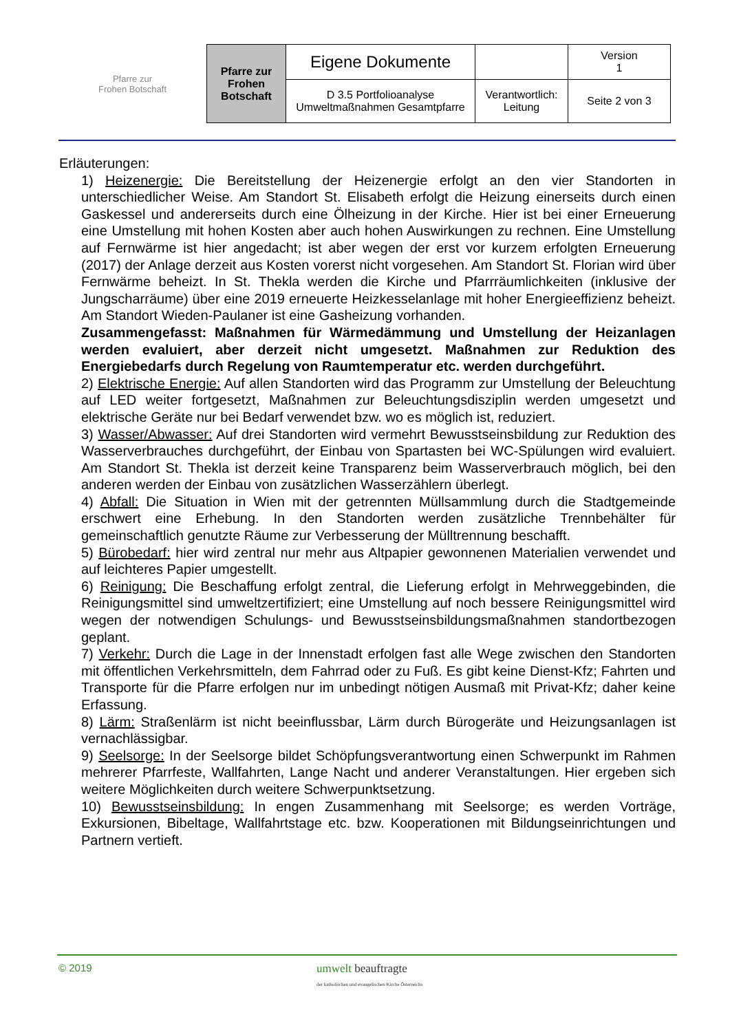Pfarre zur
Frohen Botschaft
| Pfarre zur Frohen Botschaft | Eigene Dokumente | | Version 1 |
| | D 3.5 Portfolioanalyse Umweltmaßnahmen Gesamtpfarre | Verantwortlich: Leitung | Seite 2 von 3 |
Erläuterungen:
1) Heizenergie: Die Bereitstellung der Heizenergie erfolgt an den vier Standorten in unterschiedlicher Weise. Am Standort St. Elisabeth erfolgt die Heizung einerseits durch einen Gaskessel und andererseits durch eine Ölheizung in der Kirche. Hier ist bei einer Erneuerung eine Umstellung mit hohen Kosten aber auch hohen Auswirkungen zu rechnen. Eine Umstellung auf Fernwärme ist hier angedacht; ist aber wegen der erst vor kurzem erfolgten Erneuerung (2017) der Anlage derzeit aus Kosten vorerst nicht vorgesehen. Am Standort St. Florian wird über Fernwärme beheizt. In St. Thekla werden die Kirche und Pfarrräumlichkeiten (inklusive der Jungscharräume) über eine 2019 erneuerte Heizkesselanlage mit hoher Energieeffizienz beheizt. Am Standort Wieden-Paulaner ist eine Gasheizung vorhanden.
Zusammengefasst: Maßnahmen für Wärmedämmung und Umstellung der Heizanlagen werden evaluiert, aber derzeit nicht umgesetzt. Maßnahmen zur Reduktion des Energiebedarfs durch Regelung von Raumtemperatur etc. werden durchgeführt.
2) Elektrische Energie: Auf allen Standorten wird das Programm zur Umstellung der Beleuchtung auf LED weiter fortgesetzt, Maßnahmen zur Beleuchtungsdisziplin werden umgesetzt und elektrische Geräte nur bei Bedarf verwendet bzw. wo es möglich ist, reduziert.
3) Wasser/Abwasser: Auf drei Standorten wird vermehrt Bewusstseinsbildung zur Reduktion des Wasserverbrauches durchgeführt, der Einbau von Spartasten bei WC-Spülungen wird evaluiert. Am Standort St. Thekla ist derzeit keine Transparenz beim Wasserverbrauch möglich, bei den anderen werden der Einbau von zusätzlichen Wasserzählern überlegt.
4) Abfall: Die Situation in Wien mit der getrennten Müllsammlung durch die Stadtgemeinde erschwert eine Erhebung. In den Standorten werden zusätzliche Trennbehälter für gemeinschaftlich genutzte Räume zur Verbesserung der Mülltrennung beschafft.
5) Bürobedarf: hier wird zentral nur mehr aus Altpapier gewonnenen Materialien verwendet und auf leichteres Papier umgestellt.
6) Reinigung: Die Beschaffung erfolgt zentral, die Lieferung erfolgt in Mehrweggebinden, die Reinigungsmittel sind umweltzertifiziert; eine Umstellung auf noch bessere Reinigungsmittel wird wegen der notwendigen Schulungs- und Bewusstseinsbildungsmaßnahmen standortbezogen geplant.
7) Verkehr: Durch die Lage in der Innenstadt erfolgen fast alle Wege zwischen den Standorten mit öffentlichen Verkehrsmitteln, dem Fahrrad oder zu Fuß. Es gibt keine Dienst-Kfz; Fahrten und Transporte für die Pfarre erfolgen nur im unbedingt nötigen Ausmaß mit Privat-Kfz; daher keine Erfassung.
8) Lärm: Straßenlärm ist nicht beeinflussbar, Lärm durch Bürogeräte und Heizungsanlagen ist vernachlässigbar.
9) Seelsorge: In der Seelsorge bildet Schöpfungsverantwortung einen Schwerpunkt im Rahmen mehrerer Pfarrfeste, Wallfahrten, Lange Nacht und anderer Veranstaltungen. Hier ergeben sich weitere Möglichkeiten durch weitere Schwerpunktsetzung.
10) Bewusstseinsbildung: In engen Zusammenhang mit Seelsorge; es werden Vorträge, Exkursionen, Bibeltage, Wallfahrtstage etc. bzw. Kooperationen mit Bildungseinrichtungen und Partnern vertieft.
© 2019
umwelt beauftragte
der katholischen und evangelischen Kirche Österreichs